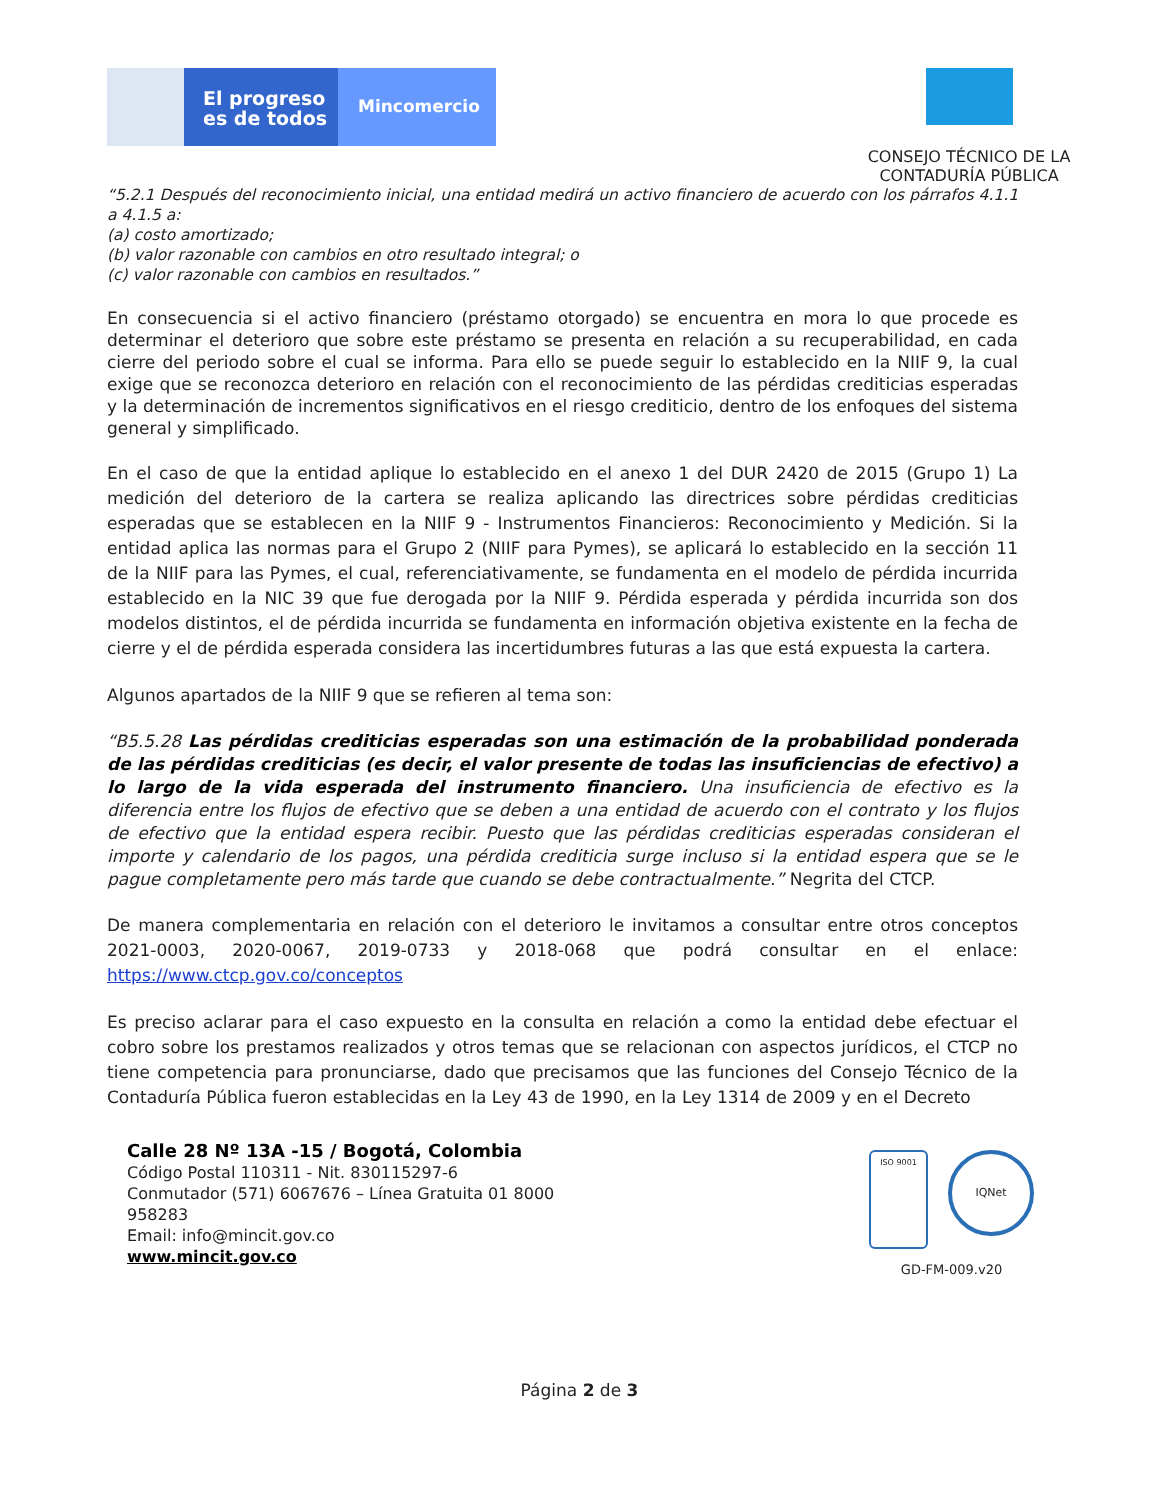El progreso
es de todos
Mincomercio
CONSEJO TÉCNICO DE LA
CONTADURÍA PÚBLICA
“5.2.1 Después del reconocimiento inicial, una entidad medirá un activo financiero de acuerdo con los párrafos 4.1.1 a 4.1.5 a:
(a) costo amortizado;
(b) valor razonable con cambios en otro resultado integral; o
(c) valor razonable con cambios en resultados.”
En consecuencia si el activo financiero (préstamo otorgado) se encuentra en mora lo que procede es determinar el deterioro que sobre este préstamo se presenta en relación a su recuperabilidad, en cada cierre del periodo sobre el cual se informa. Para ello se puede seguir lo establecido en la NIIF 9, la cual exige que se reconozca deterioro en relación con el reconocimiento de las pérdidas crediticias esperadas y la determinación de incrementos significativos en el riesgo crediticio, dentro de los enfoques del sistema general y simplificado.
En el caso de que la entidad aplique lo establecido en el anexo 1 del DUR 2420 de 2015 (Grupo 1) La medición del deterioro de la cartera se realiza aplicando las directrices sobre pérdidas crediticias esperadas que se establecen en la NIIF 9 - Instrumentos Financieros: Reconocimiento y Medición. Si la entidad aplica las normas para el Grupo 2 (NIIF para Pymes), se aplicará lo establecido en la sección 11 de la NIIF para las Pymes, el cual, referenciativamente, se fundamenta en el modelo de pérdida incurrida establecido en la NIC 39 que fue derogada por la NIIF 9. Pérdida esperada y pérdida incurrida son dos modelos distintos, el de pérdida incurrida se fundamenta en información objetiva existente en la fecha de cierre y el de pérdida esperada considera las incertidumbres futuras a las que está expuesta la cartera.
Algunos apartados de la NIIF 9 que se refieren al tema son:
“B5.5.28 Las pérdidas crediticias esperadas son una estimación de la probabilidad ponderada de las pérdidas crediticias (es decir, el valor presente de todas las insuficiencias de efectivo) a lo largo de la vida esperada del instrumento financiero. Una insuficiencia de efectivo es la diferencia entre los flujos de efectivo que se deben a una entidad de acuerdo con el contrato y los flujos de efectivo que la entidad espera recibir. Puesto que las pérdidas crediticias esperadas consideran el importe y calendario de los pagos, una pérdida crediticia surge incluso si la entidad espera que se le pague completamente pero más tarde que cuando se debe contractualmente.” Negrita del CTCP.
De manera complementaria en relación con el deterioro le invitamos a consultar entre otros conceptos 2021-0003, 2020-0067, 2019-0733 y 2018-068 que podrá consultar en el enlace: https://www.ctcp.gov.co/conceptos
Es preciso aclarar para el caso expuesto en la consulta en relación a como la entidad debe efectuar el cobro sobre los prestamos realizados y otros temas que se relacionan con aspectos jurídicos, el CTCP no tiene competencia para pronunciarse, dado que precisamos que las funciones del Consejo Técnico de la Contaduría Pública fueron establecidas en la Ley 43 de 1990, en la Ley 1314 de 2009 y en el Decreto
Calle 28 Nº 13A -15 / Bogotá, Colombia
Código Postal 110311 - Nit. 830115297-6
Conmutador (571) 6067676 – Línea Gratuita 01 8000 958283
Email: info@mincit.gov.co
www.mincit.gov.co
ISO 9001
IQNet
GD-FM-009.v20
Página 2 de 3